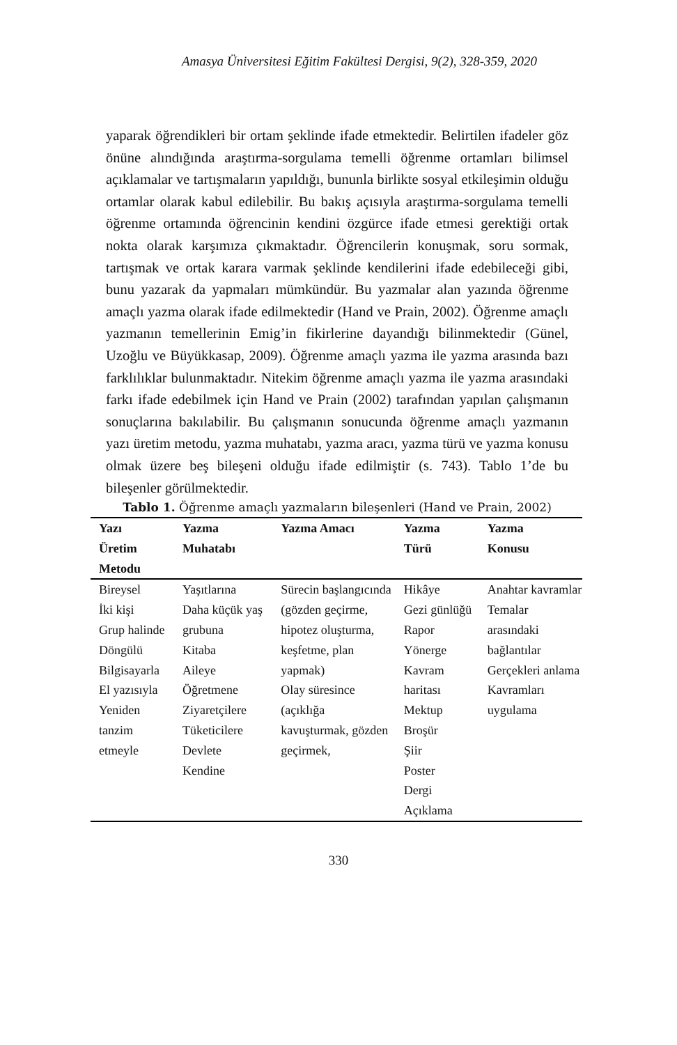Amasya Üniversitesi Eğitim Fakültesi Dergisi, 9(2), 328-359, 2020
yaparak öğrendikleri bir ortam şeklinde ifade etmektedir. Belirtilen ifadeler göz önüne alındığında araştırma-sorgulama temelli öğrenme ortamları bilimsel açıklamalar ve tartışmaların yapıldığı, bununla birlikte sosyal etkileşimin olduğu ortamlar olarak kabul edilebilir. Bu bakış açısıyla araştırma-sorgulama temelli öğrenme ortamında öğrencinin kendini özgürce ifade etmesi gerektiği ortak nokta olarak karşımıza çıkmaktadır. Öğrencilerin konuşmak, soru sormak, tartışmak ve ortak karara varmak şeklinde kendilerini ifade edebileceği gibi, bunu yazarak da yapmaları mümkündür. Bu yazmalar alan yazında öğrenme amaçlı yazma olarak ifade edilmektedir (Hand ve Prain, 2002). Öğrenme amaçlı yazmanın temellerinin Emig’in fikirlerine dayandığı bilinmektedir (Günel, Uzoğlu ve Büyükkasap, 2009). Öğrenme amaçlı yazma ile yazma arasında bazı farklılıklar bulunmaktadır. Nitekim öğrenme amaçlı yazma ile yazma arasındaki farkı ifade edebilmek için Hand ve Prain (2002) tarafından yapılan çalışmanın sonuçlarına bakılabilir. Bu çalışmanın sonucunda öğrenme amaçlı yazmanın yazı üretim metodu, yazma muhatabı, yazma aracı, yazma türü ve yazma konusu olmak üzere beş bileşeni olduğu ifade edilmiştir (s. 743). Tablo 1’de bu bileşenler görülmektedir.
Tablo 1. Öğrenme amaçlı yazmaların bileşenleri (Hand ve Prain, 2002)
| Yazı Üretim Metodu | Yazma Muhatabı | Yazma Amacı | Yazma Türü | Yazma Konusu |
| --- | --- | --- | --- | --- |
| Bireysel İki kişi Grup halinde Döngülü Bilgisayarla El yazısıyla Yeniden tanzim etmeyle | Yaşıtlarına Daha küçük yaş grubuna Kitaba Aileye Öğretmene Ziyaretçilere Tüketicilere Devlete Kendine | Sürecin başlangıcında (gözden geçirme, hipotez oluşturma, keşfetme, plan yapmak) Olay süresince (açıklığa kavuşturmak, gözden geçirmek, | Hikâye Gezi günlüğü Rapor Yönerge Kavram haritası Mektup Broşür Şiir Poster Dergi Açıklama | Anahtar kavramlar Temalar arasındaki bağlantılar Gerçekleri anlama Kavramları uygulama |
330